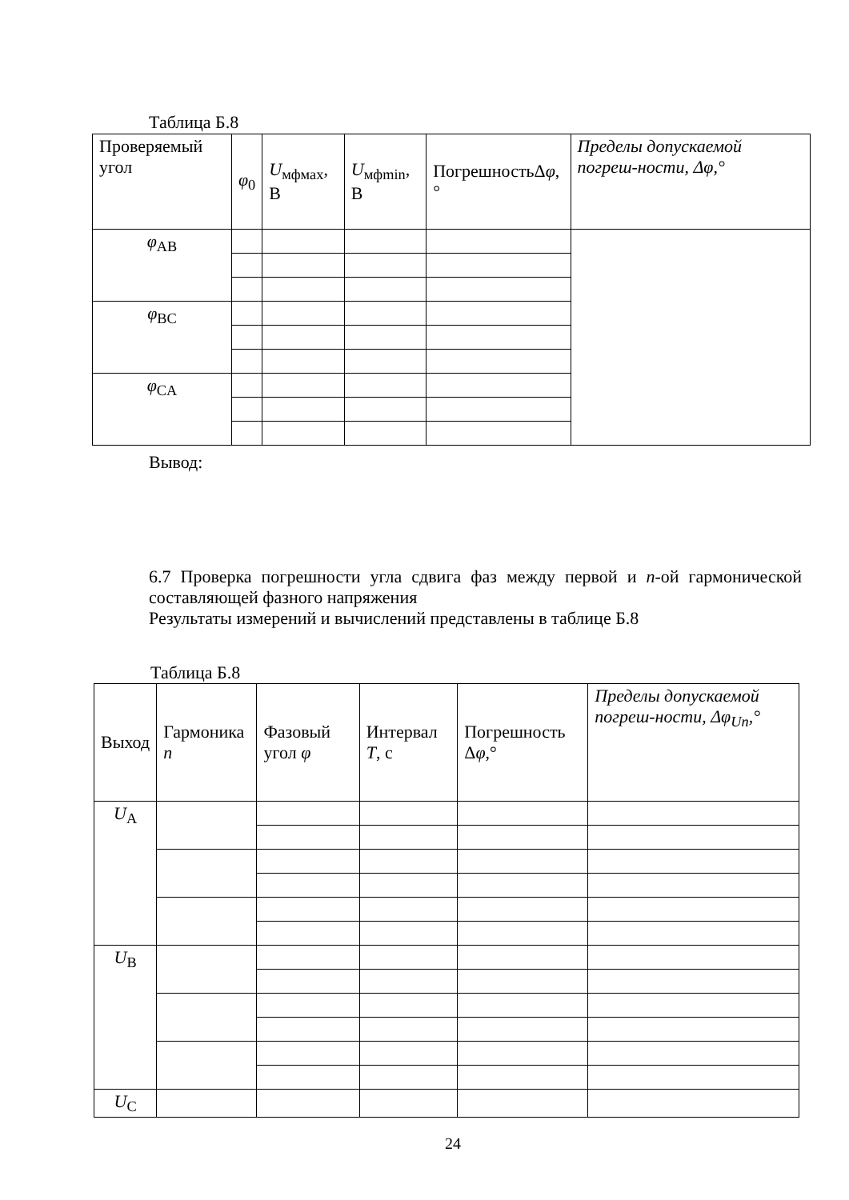Таблица Б.8
| Проверяемый угол | φ<sub>0</sub> | U<sub>мфмах</sub>, В | U<sub>мфmin</sub>, В | ПогрешностьΔ φ ,° | Пределы допускаемой погреш-ности, Δφ,° |
| --- | --- | --- | --- | --- | --- |
| φ<sub>AB</sub> | | | | | |
| φ<sub>BC</sub> | | | | | |
| φ<sub>CA</sub> | | | | | |
Вывод:
6.7 Проверка погрешности угла сдвига фаз между первой и n-ой гармонической составляющей фазного напряжения
Результаты измерений и вычислений представлены в таблице Б.8
Таблица Б.8
| Выход | Гармоника n | Фазовый угол φ | Интервал T , с | Погрешность Δ φ ,° | Пределы допускаемой погреш-ности, Δφ<sub>Un</sub>,° |
| --- | --- | --- | --- | --- | --- |
| U<sub>A</sub> | | | | | |
| U<sub>B</sub> | | | | | |
| U<sub>C</sub> | | | | | |
24